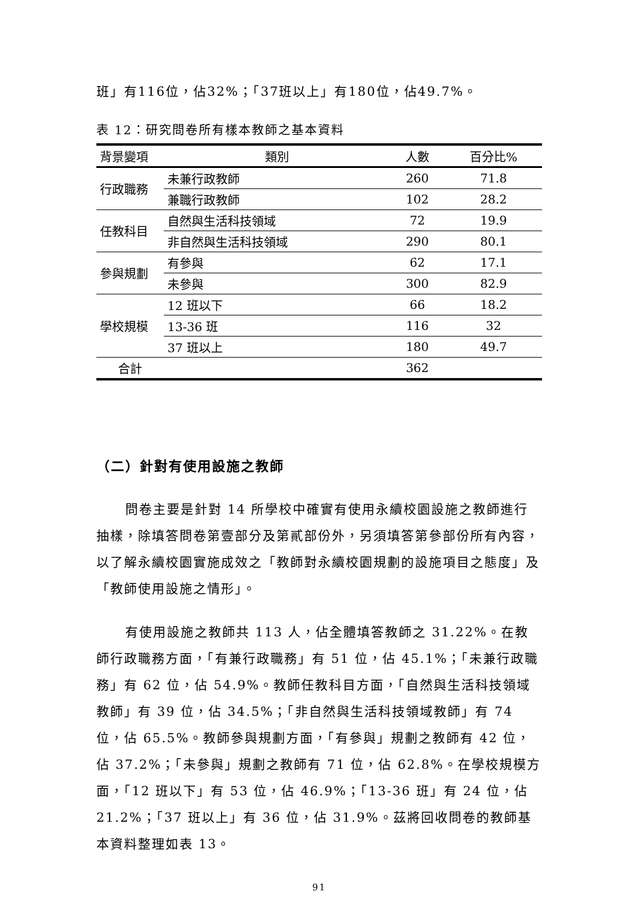班」有116位，佔32%；「37班以上」有180位，佔49.7%。
表 12：研究問卷所有樣本教師之基本資料
| 背景變項 | 類別 | 人數 | 百分比% |
| --- | --- | --- | --- |
| 行政職務 | 未兼行政教師 | 260 | 71.8 |
| | 兼職行政教師 | 102 | 28.2 |
| 任教科目 | 自然與生活科技領域 | 72 | 19.9 |
| | 非自然與生活科技領域 | 290 | 80.1 |
| 參與規劃 | 有參與 | 62 | 17.1 |
| | 未參與 | 300 | 82.9 |
| 學校規模 | 12 班以下 | 66 | 18.2 |
| | 13-36 班 | 116 | 32 |
| | 37 班以上 | 180 | 49.7 |
| 合計 | | 362 | |
（二）針對有使用設施之教師
問卷主要是針對 14 所學校中確實有使用永續校園設施之教師進行抽樣，除填答問卷第壹部分及第貳部份外，另須填答第參部份所有內容，以了解永續校園實施成效之「教師對永續校園規劃的設施項目之態度」及「教師使用設施之情形」。
有使用設施之教師共 113 人，佔全體填答教師之 31.22%。在教師行政職務方面，「有兼行政職務」有 51 位，佔 45.1%；「未兼行政職務」有 62 位，佔 54.9%。教師任教科目方面，「自然與生活科技領域教師」有 39 位，佔 34.5%；「非自然與生活科技領域教師」有 74 位，佔 65.5%。教師參與規劃方面，「有參與」規劃之教師有 42 位，佔 37.2%；「未參與」規劃之教師有 71 位，佔 62.8%。在學校規模方面，「12 班以下」有 53 位，佔 46.9%；「13-36 班」有 24 位，佔 21.2%；「37 班以上」有 36 位，佔 31.9%。茲將回收問卷的教師基本資料整理如表 13。
91